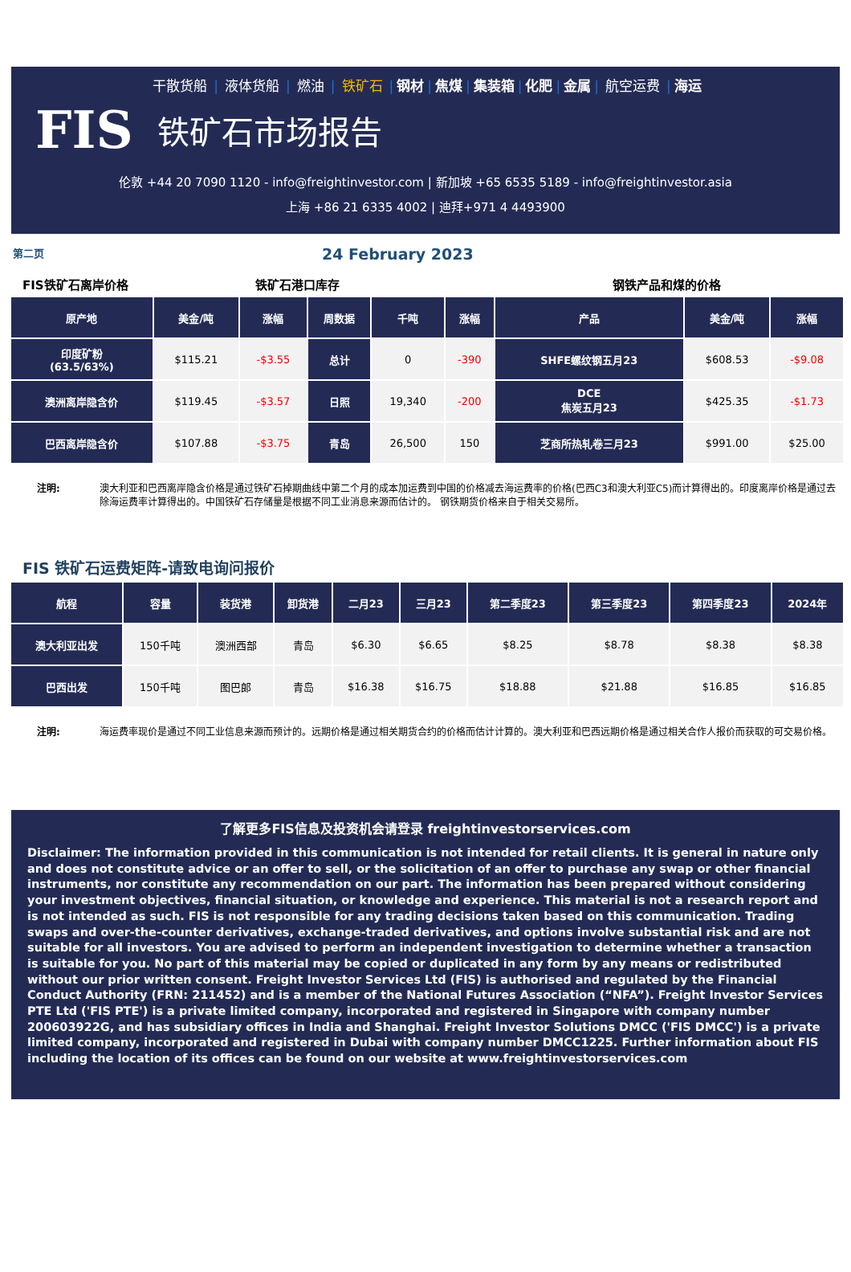干散货船 | 液体货船 | 燃油 | 铁矿石 | 钢材 | 焦煤 | 集装箱 | 化肥 | 金属 | 航空运费 | 海运
FIS 铁矿石市场报告
伦敦 +44 20 7090 1120 - info@freightinvestor.com | 新加坡 +65 6535 5189 - info@freightinvestor.asia
上海 +86 21 6335 4002 | 迪拜+971 4 4493900
第二页 24 February 2023
FIS铁矿石离岸价格 铁矿石港口库存 钢铁产品和煤的价格
| 原产地 | 美金/吨 | 涨幅 | 周数据 | 千吨 | 涨幅 | 产品 | 美金/吨 | 涨幅 |
| --- | --- | --- | --- | --- | --- | --- | --- | --- |
| 印度矿粉 (63.5/63%) | $115.21 | -$3.55 | 总计 | 0 | -390 | SHFE螺纹钢五月23 | $608.53 | -$9.08 |
| 澳洲离岸隐含价 | $119.45 | -$3.57 | 日照 | 19,340 | -200 | DCE 焦炭五月23 | $425.35 | -$1.73 |
| 巴西离岸隐含价 | $107.88 | -$3.75 | 青岛 | 26,500 | 150 | 芝商所热轧卷三月23 | $991.00 | $25.00 |
注明: 澳大利亚和巴西离岸隐含价格是通过铁矿石掉期曲线中第二个月的成本加运费到中国的价格减去海运费率的价格(巴西C3和澳大利亚C5)而计算得出的。印度离岸价格是通过去除海运费率计算得出的。中国铁矿石存储量是根据不同工业消息来源而估计的。 钢铁期货价格来自于相关交易所。
FIS 铁矿石运费矩阵-请致电询问报价
| 航程 | 容量 | 装货港 | 卸货港 | 二月23 | 三月23 | 第二季度23 | 第三季度23 | 第四季度23 | 2024年 |
| --- | --- | --- | --- | --- | --- | --- | --- | --- | --- |
| 澳大利亚出发 | 150千吨 | 澳洲西部 | 青岛 | $6.30 | $6.65 | $8.25 | $8.78 | $8.38 | $8.38 |
| 巴西出发 | 150千吨 | 图巴郎 | 青岛 | $16.38 | $16.75 | $18.88 | $21.88 | $16.85 | $16.85 |
注明: 海运费率现价是通过不同工业信息来源而预计的。远期价格是通过相关期货合约的价格而估计计算的。澳大利亚和巴西远期价格是通过相关合作人报价而获取的可交易价格。
了解更多FIS信息及投资机会请登录 freightinvestorservices.com
Disclaimer: The information provided in this communication is not intended for retail clients. It is general in nature only and does not constitute advice or an offer to sell, or the solicitation of an offer to purchase any swap or other financial instruments, nor constitute any recommendation on our part. The information has been prepared without considering your investment objectives, financial situation, or knowledge and experience. This material is not a research report and is not intended as such. FIS is not responsible for any trading decisions taken based on this communication. Trading swaps and over-the-counter derivatives, exchange-traded derivatives, and options involve substantial risk and are not suitable for all investors. You are advised to perform an independent investigation to determine whether a transaction is suitable for you. No part of this material may be copied or duplicated in any form by any means or redistributed without our prior written consent. Freight Investor Services Ltd (FIS) is authorised and regulated by the Financial Conduct Authority (FRN: 211452) and is a member of the National Futures Association (“NFA”). Freight Investor Services PTE Ltd ('FIS PTE') is a private limited company, incorporated and registered in Singapore with company number 200603922G, and has subsidiary offices in India and Shanghai. Freight Investor Solutions DMCC ('FIS DMCC') is a private limited company, incorporated and registered in Dubai with company number DMCC1225. Further information about FIS including the location of its offices can be found on our website at www.freightinvestorservices.com